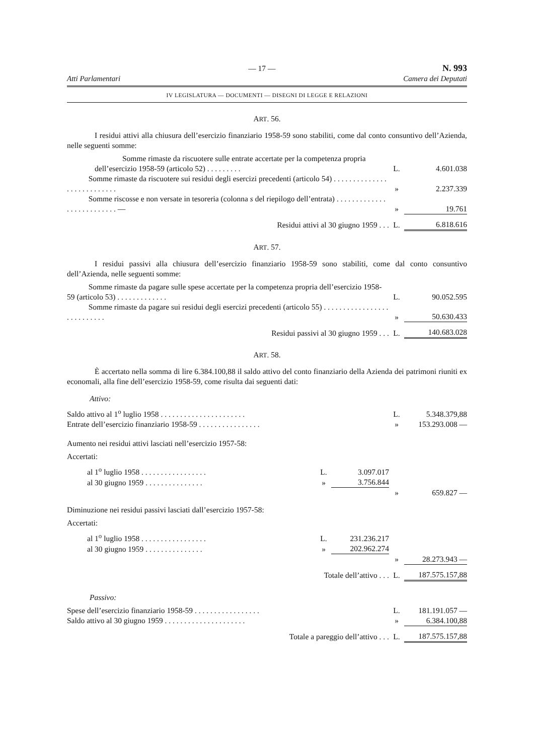Atti Parlamentari — 17 —
N. 993
Camera dei Deputati
IV LEGISLATURA — DOCUMENTI — DISEGNI DI LEGGE E RELAZIONI
ART. 56.
I residui attivi alla chiusura dell’esercizio finanziario 1958-59 sono stabiliti, come dal conto consuntivo dell’Azienda, nelle seguenti somme:
| Somme rimaste da riscuotere sulle entrate accertate per la competenza propria dell’esercizio 1958-59 (articolo 52) . . . . . . . . . | L. | 4.601.038 |
| Somme rimaste da riscuotere sui residui degli esercizi precedenti (articolo 54) . . . . . . . . . . . . . . . . . . . . . . . . . . . | » | 2.237.339 |
| Somme riscosse e non versate in tesoreria (colonna s del riepilogo dell’entrata) . . . . . . . . . . . . . . . . . . . . . . . . . . — | » | 19.761 |
| Residui attivi al 30 giugno 1959 . . . | L. | 6.818.616 |
ART. 57.
I residui passivi alla chiusura dell’esercizio finanziario 1958-59 sono stabiliti, come dal conto consuntivo dell’Azienda, nelle seguenti somme:
| Somme rimaste da pagare sulle spese accertate per la competenza propria dell’esercizio 1958-59 (articolo 53) . . . . . . . . . . . . . | L. | 90.052.595 |
| Somme rimaste da pagare sui residui degli esercizi precedenti (articolo 55) . . . . . . . . . . . . . . . . . . . . . . . . . . . | » | 50.630.433 |
| Residui passivi al 30 giugno 1959 . . . | L. | 140.683.028 |
ART. 58.
È accertato nella somma di lire 6.384.100,88 il saldo attivo del conto finanziario della Azienda dei patrimoni riuniti ex economali, alla fine dell’esercizio 1958-59, come risulta dai seguenti dati:
Attivo:
| Saldo attivo al 1<sup>o</sup> luglio 1958 . . . . . . . . . . . . . . . . . . . . . . | | | L. | 5.348.379,88 |
| Entrate dell’esercizio finanziario 1958-59 . . . . . . . . . . . . . . . . | | | » | 153.293.008 — |
| Aumento nei residui attivi lasciati nell’esercizio 1957-58: | | | | |
| Accertati: | | | | |
| al 1<sup>o</sup> luglio 1958 . . . . . . . . . . . . . . . . . | L. | 3.097.017 | | |
| al 30 giugno 1959 . . . . . . . . . . . . . . . | » | 3.756.844 | | |
| | | | » | 659.827 — |
| Diminuzione nei residui passivi lasciati dall’esercizio 1957-58: | | | | |
| Accertati: | | | | |
| al 1<sup>o</sup> luglio 1958 . . . . . . . . . . . . . . . . . | L. | 231.236.217 | | |
| al 30 giugno 1959 . . . . . . . . . . . . . . . | » | 202.962.274 | | |
| | | | » | 28.273.943 — |
| Totale dell’attivo . . . | | | L. | 187.575.157,88 |
Passivo:
| Spese dell’esercizio finanziario 1958-59 . . . . . . . . . . . . . . . . . | L. | 181.191.057 — |
| Saldo attivo al 30 giugno 1959 . . . . . . . . . . . . . . . . . . . . . | » | 6.384.100,88 |
| Totale a pareggio dell’attivo . . . | L. | 187.575.157,88 |